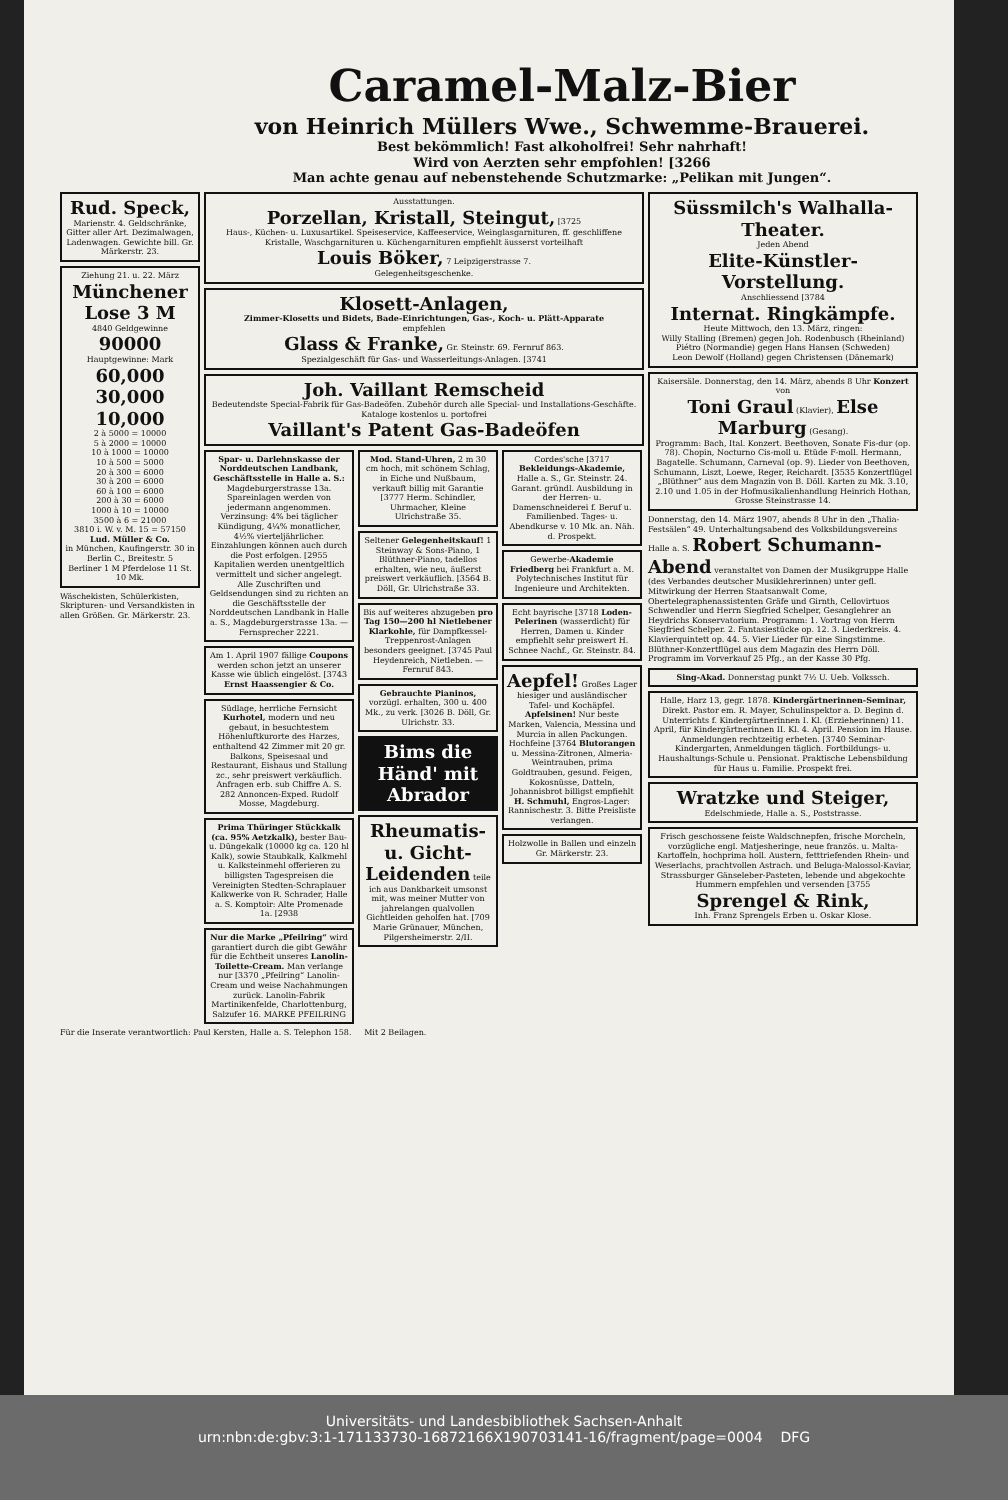Caramel-Malz-Bier
von Heinrich Müllers Wwe., Schwemme-Brauerei.
Best bekömmlich! Fast alkoholfrei! Sehr nahrhaft!
Wird von Aerzten sehr empfohlen! [3266
Man achte genau auf nebenstehende Schutzmarke: „Pelikan mit Jungen“.
Rud. Speck,
Marienstr. 4. Geldschränke, Gitter aller Art. Dezimalwagen, Ladenwagen. Gewichte bill. Gr. Märkerstr. 23.
Ziehung 21. u. 22. März
Münchener Lose 3 M
4840 Geldgewinne
90000
Hauptgewinne: Mark
60,000 30,000 10,000
2 à 5000 = 10000
5 à 2000 = 10000
10 à 1000 = 10000
10 à 500 = 5000
20 à 300 = 6000
30 à 200 = 6000
60 à 100 = 6000
200 à 30 = 6000
1000 à 10 = 10000
3500 à 6 = 21000
3810 i. W. v. M. 15 = 57150
Lud. Müller & Co.
in München, Kaufingerstr. 30 in Berlin C., Breitestr. 5
Berliner 1 M Pferdelose 11 St. 10 Mk.
Wäschekisten, Schülerkisten, Skripturen- und Versandkisten in allen Größen. Gr. Märkerstr. 23.
Ausstattungen.
Porzellan, Kristall, Steingut, [3725
Haus-, Küchen- u. Luxusartikel. Speiseservice, Kaffeeservice, Weinglasgarnituren, ff. geschliffene Kristalle, Waschgarnituren u. Küchengarnituren empfiehlt äusserst vorteilhaft
Louis Böker, 7 Leipzigerstrasse 7.
Gelegenheitsgeschenke.
Klosett-Anlagen,
Zimmer-Klosetts und Bidets, Bade-Einrichtungen, Gas-, Koch- u. Plätt-Apparate
empfehlen
Glass & Franke, Gr. Steinstr. 69. Fernruf 863.
Spezialgeschäft für Gas- und Wasserleitungs-Anlagen. [3741
Joh. Vaillant Remscheid
Bedeutendste Special-Fabrik für Gas-Badeöfen. Zubehör durch alle Special- und Installations-Geschäfte. Kataloge kostenlos u. portofrei
Vaillant's Patent Gas-Badeöfen
Spar- u. Darlehnskasse der Norddeutschen Landbank, Geschäftsstelle in Halle a. S.: Magdeburgerstrasse 13a. Spareinlagen werden von jedermann angenommen. Verzinsung: 4% bei täglicher Kündigung, 4¼% monatlicher, 4½% vierteljährlicher. Einzahlungen können auch durch die Post erfolgen. [2955 Kapitalien werden unentgeltlich vermittelt und sicher angelegt. Alle Zuschriften und Geldsendungen sind zu richten an die Geschäftsstelle der Norddeutschen Landbank in Halle a. S., Magdeburgerstrasse 13a. — Fernsprecher 2221.
Am 1. April 1907 fällige Coupons werden schon jetzt an unserer Kasse wie üblich eingelöst. [3743
Ernst Haassengier & Co.
Südlage, herrliche Fernsicht Kurhotel, modern und neu gebaut, in besuchtestem Höhenluftkurorte des Harzes, enthaltend 42 Zimmer mit 20 gr. Balkons, Speisesaal und Restaurant, Eishaus und Stallung zc., sehr preiswert verkäuflich. Anfragen erb. sub Chiffre A. S. 282 Annoncen-Exped. Rudolf Mosse, Magdeburg.
Prima Thüringer Stückkalk (ca. 95% Aetzkalk), bester Bau- u. Düngekalk (10000 kg ca. 120 hl Kalk), sowie Staubkalk, Kalkmehl u. Kalksteinmehl offerieren zu billigsten Tagespreisen die Vereinigten Stedten-Schraplauer Kalkwerke von R. Schrader, Halle a. S. Komptoir: Alte Promenade 1a. [2938
Nur die Marke „Pfeilring“ wird garantiert durch die gibt Gewähr für die Echtheit unseres Lanolin-Toilette-Cream. Man verlange nur [3370 „Pfeilring“ Lanolin-Cream und weise Nachahmungen zurück. Lanolin-Fabrik Martinikenfelde, Charlottenburg, Salzufer 16. MARKE PFEILRING
Mod. Stand-Uhren, 2 m 30 cm hoch, mit schönem Schlag, in Eiche und Nußbaum, verkauft billig mit Garantie [3777 Herm. Schindler, Uhrmacher, Kleine Ulrichstraße 35.
Seltener Gelegenheitskauf! 1 Steinway & Sons-Piano, 1 Blüthner-Piano, tadellos erhalten, wie neu, äußerst preiswert verkäuflich. [3564 B. Döll, Gr. Ulrichstraße 33.
Bis auf weiteres abzugeben pro Tag 150—200 hl Nietlebener Klarkohle, für Dampfkessel-Treppenrost-Anlagen besonders geeignet. [3745 Paul Heydenreich, Nietleben. — Fernruf 843.
Gebrauchte Pianinos, vorzügl. erhalten, 300 u. 400 Mk., zu verk. [3026 B. Döll, Gr. Ulrichstr. 33.
Bims die Händ' mit Abrador
Rheumatis- u. Gicht-Leidenden teile ich aus Dankbarkeit umsonst mit, was meiner Mutter von jahrelangen qualvollen Gichtleiden geholfen hat. [709 Marie Grünauer, München, Pilgersheimerstr. 2/II.
Cordes'sche [3717 Bekleidungs-Akademie, Halle a. S., Gr. Steinstr. 24. Garant. gründl. Ausbildung in der Herren- u. Damenschneiderei f. Beruf u. Familienbed. Tages- u. Abendkurse v. 10 Mk. an. Näh. d. Prospekt.
Gewerbe-Akademie Friedberg bei Frankfurt a. M. Polytechnisches Institut für Ingenieure und Architekten.
Echt bayrische [3718 Loden-Pelerinen (wasserdicht) für Herren, Damen u. Kinder empfiehlt sehr preiswert H. Schnee Nachf., Gr. Steinstr. 84.
Aepfel! Großes Lager hiesiger und ausländischer Tafel- und Kochäpfel. Apfelsinen! Nur beste Marken, Valencia, Messina und Murcia in allen Packungen. Hochfeine [3764 Blutorangen u. Messina-Zitronen, Almeria-Weintrauben, prima Goldtrauben, gesund. Feigen, Kokosnüsse, Datteln, Johannisbrot billigst empfiehlt H. Schmuhl, Engros-Lager: Rannischestr. 3. Bitte Preisliste verlangen.
Holzwolle in Ballen und einzeln Gr. Märkerstr. 23.
Süssmilch's Walhalla-Theater.
Jeden Abend
Elite-Künstler-Vorstellung.
Anschliessend [3784
Internat. Ringkämpfe.
Heute Mittwoch, den 13. März, ringen:
Willy Stalling (Bremen) gegen Joh. Rodenbusch (Rheinland)
Piétro (Normandie) gegen Hans Hansen (Schweden)
Leon Dewolf (Holland) gegen Christensen (Dänemark)
Kaisersäle. Donnerstag, den 14. März, abends 8 Uhr Konzert von
Toni Graul (Klavier), Else Marburg (Gesang).
Programm: Bach, Ital. Konzert. Beethoven, Sonate Fis-dur (op. 78). Chopin, Nocturno Cis-moll u. Etüde F-moll. Hermann, Bagatelle. Schumann, Carneval (op. 9). Lieder von Beethoven, Schumann, Liszt, Loewe, Reger, Reichardt. [3535 Konzertflügel „Blüthner“ aus dem Magazin von B. Döll. Karten zu Mk. 3.10, 2.10 und 1.05 in der Hofmusikalienhandlung Heinrich Hothan, Grosse Steinstrasse 14.
Donnerstag, den 14. März 1907, abends 8 Uhr in den „Thalia-Festsälen“ 49. Unterhaltungsabend des Volksbildungsvereins Halle a. S. Robert Schumann-Abend veranstaltet von Damen der Musikgruppe Halle (des Verbandes deutscher Musiklehrerinnen) unter gefl. Mitwirkung der Herren Staatsanwalt Come, Obertelegraphenassistenten Gräfe und Girnth, Cellovirtuos Schwendler und Herrn Siegfried Schelper, Gesanglehrer an Heydrichs Konservatorium. Programm: 1. Vortrag von Herrn Siegfried Schelper. 2. Fantasiestücke op. 12. 3. Liederkreis. 4. Klavierquintett op. 44. 5. Vier Lieder für eine Singstimme. Blüthner-Konzertflügel aus dem Magazin des Herrn Döll. Programm im Vorverkauf 25 Pfg., an der Kasse 30 Pfg.
Sing-Akad. Donnerstag punkt 7½ U. Ueb. Volkssch.
Halle, Harz 13, gegr. 1878. Kindergärtnerinnen-Seminar, Direkt. Pastor em. R. Mayer, Schulinspektor a. D. Beginn d. Unterrichts f. Kindergärtnerinnen I. Kl. (Erzieherinnen) 11. April, für Kindergärtnerinnen II. Kl. 4. April. Pension im Hause. Anmeldungen rechtzeitig erbeten. [3740 Seminar-Kindergarten, Anmeldungen täglich. Fortbildungs- u. Haushaltungs-Schule u. Pensionat. Praktische Lebensbildung für Haus u. Familie. Prospekt frei.
Wratzke und Steiger, Edelschmiede, Halle a. S., Poststrasse.
Frisch geschossene feiste Waldschnepfen, frische Morcheln, vorzügliche engl. Matjesheringe, neue französ. u. Malta-Kartoffeln, hochprima holl. Austern, fetttriefenden Rhein- und Weserlachs, prachtvollen Astrach. und Beluga-Malossol-Kaviar, Strassburger Gänseleber-Pasteten, lebende und abgekochte Hummern empfehlen und versenden [3755
Sprengel & Rink,
Inh. Franz Sprengels Erben u. Oskar Klose.
Für die Inserate verantwortlich: Paul Kersten, Halle a. S. Telephon 158. Mit 2 Beilagen.
Universitäts- und Landesbibliothek Sachsen-Anhalt
urn:nbn:de:gbv:3:1-171133730-16872166X190703141-16/fragment/page=0004 DFG